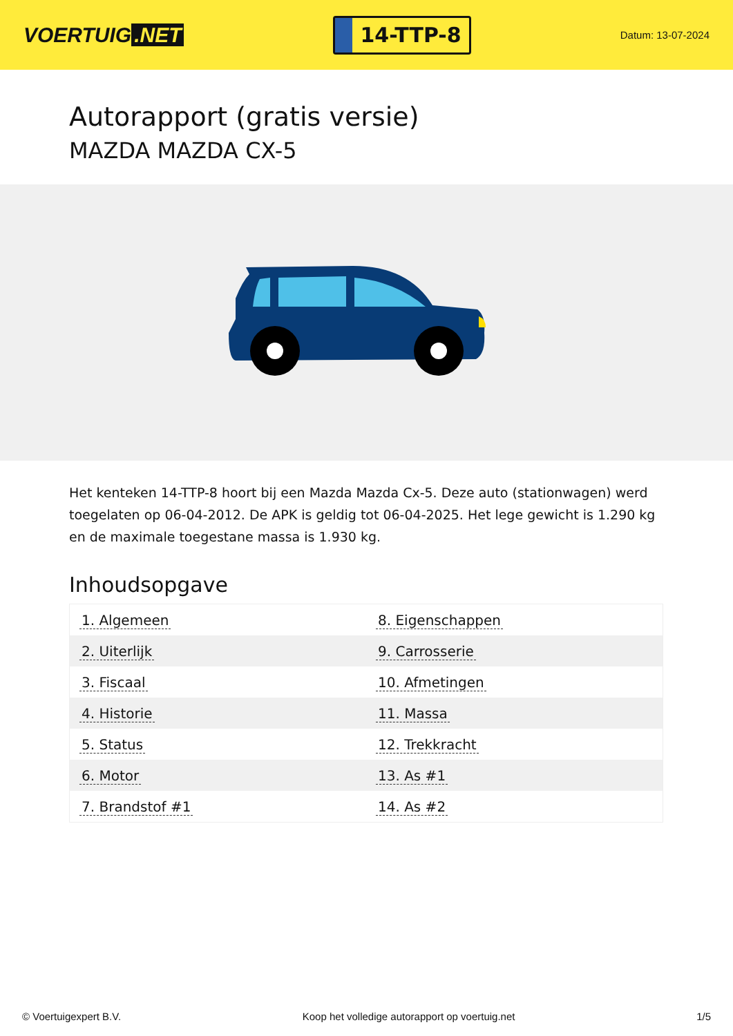VOERTUIG.NET
14-TTP-8
Datum: 13-07-2024
Autorapport (gratis versie)
MAZDA MAZDA CX-5
Het kenteken 14-TTP-8 hoort bij een Mazda Mazda Cx-5. Deze auto (stationwagen) werd toegelaten op 06-04-2012. De APK is geldig tot 06-04-2025. Het lege gewicht is 1.290 kg en de maximale toegestane massa is 1.930 kg.
Inhoudsopgave
| 1. Algemeen | 8. Eigenschappen |
| 2. Uiterlijk | 9. Carrosserie |
| 3. Fiscaal | 10. Afmetingen |
| 4. Historie | 11. Massa |
| 5. Status | 12. Trekkracht |
| 6. Motor | 13. As #1 |
| 7. Brandstof #1 | 14. As #2 |
© Voertuigexpert B.V. Koop het volledige autorapport op voertuig.net 1/5